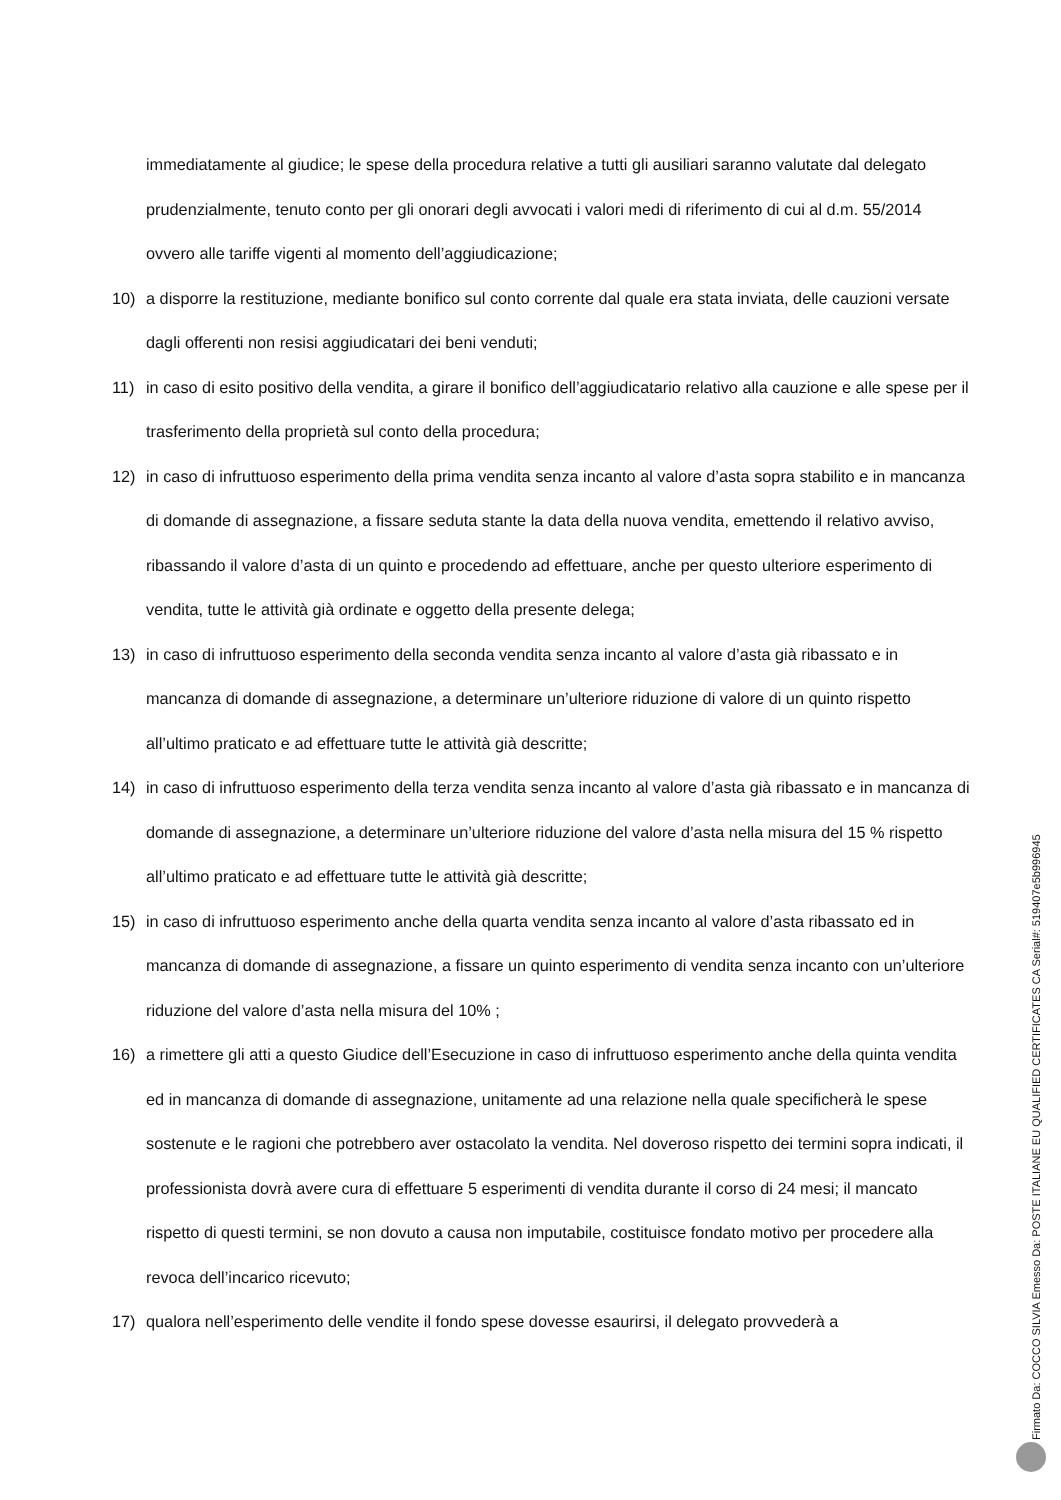immediatamente al giudice; le spese della procedura relative a tutti gli ausiliari saranno valutate dal delegato prudenzialmente, tenuto conto per gli onorari degli avvocati i valori medi di riferimento di cui al d.m. 55/2014 ovvero alle tariffe vigenti al momento dell’aggiudicazione;
10) a disporre la restituzione, mediante bonifico sul conto corrente dal quale era stata inviata, delle cauzioni versate dagli offerenti non resisi aggiudicatari dei beni venduti;
11) in caso di esito positivo della vendita, a girare il bonifico dell’aggiudicatario relativo alla cauzione e alle spese per il trasferimento della proprietà sul conto della procedura;
12) in caso di infruttuoso esperimento della prima vendita senza incanto al valore d’asta sopra stabilito e in mancanza di domande di assegnazione, a fissare seduta stante la data della nuova vendita, emettendo il relativo avviso, ribassando il valore d’asta di un quinto e procedendo ad effettuare, anche per questo ulteriore esperimento di vendita, tutte le attività già ordinate e oggetto della presente delega;
13) in caso di infruttuoso esperimento della seconda vendita senza incanto al valore d’asta già ribassato e in mancanza di domande di assegnazione, a determinare un’ulteriore riduzione di valore di un quinto rispetto all’ultimo praticato e ad effettuare tutte le attività già descritte;
14) in caso di infruttuoso esperimento della terza vendita senza incanto al valore d’asta già ribassato e in mancanza di domande di assegnazione, a determinare un’ulteriore riduzione del valore d’asta nella misura del 15 % rispetto all’ultimo praticato e ad effettuare tutte le attività già descritte;
15) in caso di infruttuoso esperimento anche della quarta vendita senza incanto al valore d’asta ribassato ed in mancanza di domande di assegnazione, a fissare un quinto esperimento di vendita senza incanto con un’ulteriore riduzione del valore d’asta nella misura del 10% ;
16) a rimettere gli atti a questo Giudice dell’Esecuzione in caso di infruttuoso esperimento anche della quinta vendita ed in mancanza di domande di assegnazione, unitamente ad una relazione nella quale specificherà le spese sostenute e le ragioni che potrebbero aver ostacolato la vendita. Nel doveroso rispetto dei termini sopra indicati, il professionista dovrà avere cura di effettuare 5 esperimenti di vendita durante il corso di 24 mesi; il mancato rispetto di questi termini, se non dovuto a causa non imputabile, costituisce fondato motivo per procedere alla revoca dell’incarico ricevuto;
17) qualora nell’esperimento delle vendite il fondo spese dovesse esaurirsi, il delegato provvederà a
Firmato Da: COCCO SILVIA Emesso Da: POSTE ITALIANE EU QUALIFIED CERTIFICATES CA Serial#: 519407e5b996945